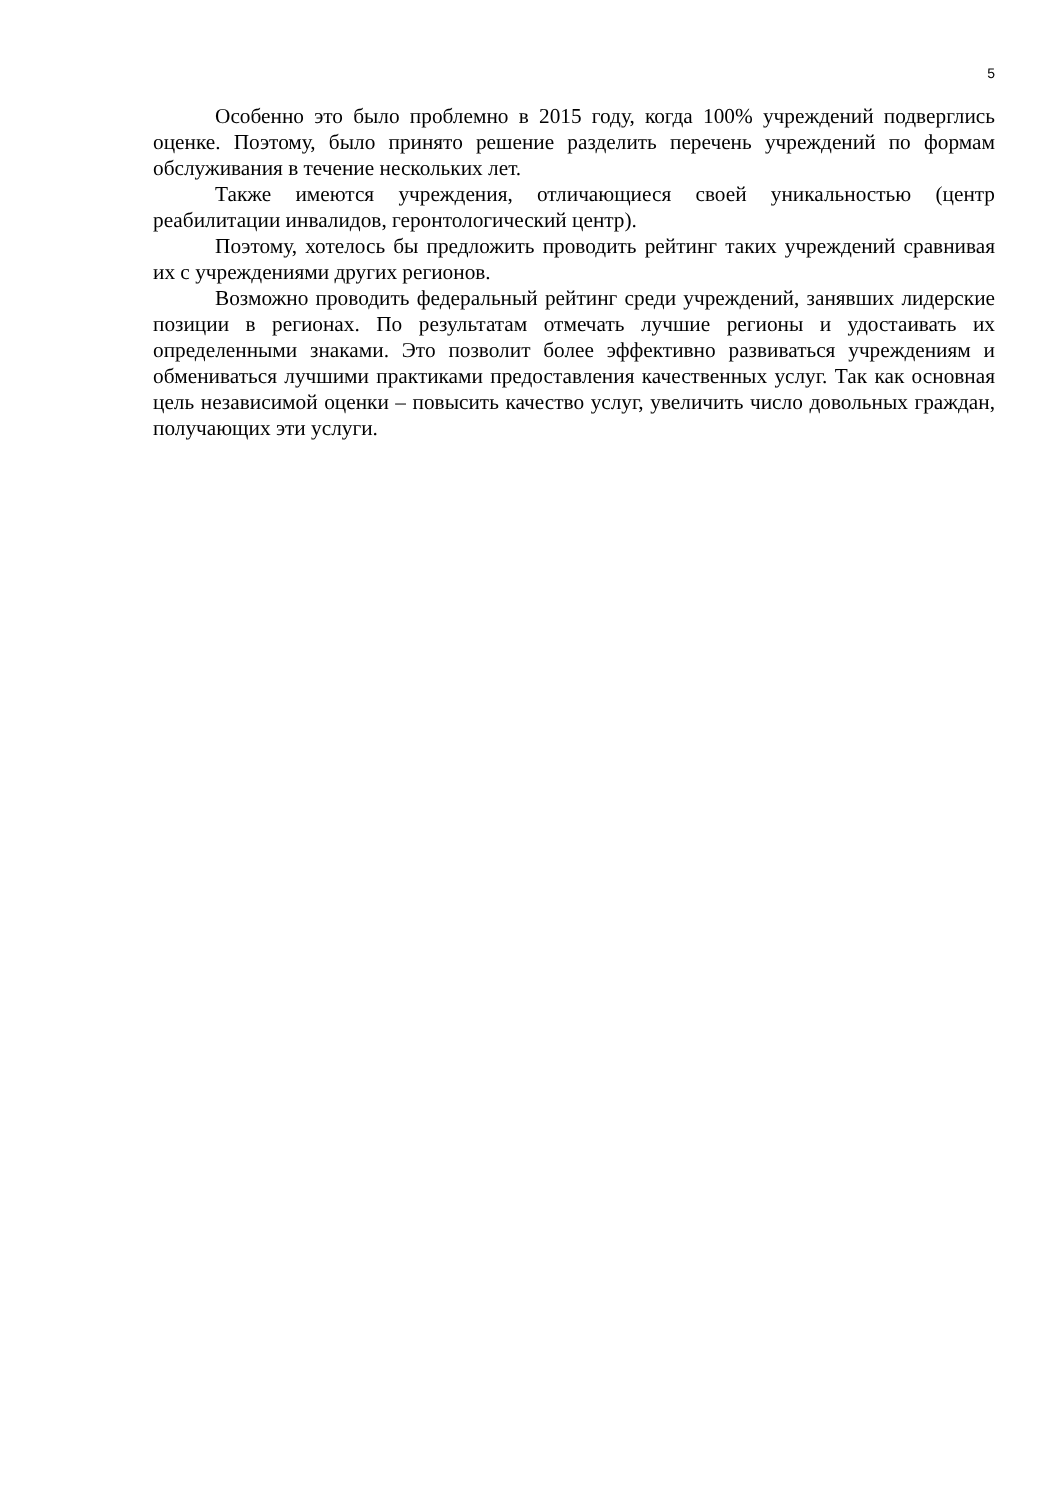5
Особенно это было проблемно в 2015 году, когда 100% учреждений подверглись оценке. Поэтому, было принято решение разделить перечень учреждений по формам обслуживания в течение нескольких лет.
Также имеются учреждения, отличающиеся своей уникальностью (центр реабилитации инвалидов, геронтологический центр).
Поэтому, хотелось бы предложить проводить рейтинг таких учреждений сравнивая их с учреждениями других регионов.
Возможно проводить федеральный рейтинг среди учреждений, занявших лидерские позиции в регионах. По результатам отмечать лучшие регионы и удостаивать их определенными знаками. Это позволит более эффективно развиваться учреждениям и обмениваться лучшими практиками предоставления качественных услуг. Так как основная цель независимой оценки – повысить качество услуг, увеличить число довольных граждан, получающих эти услуги.